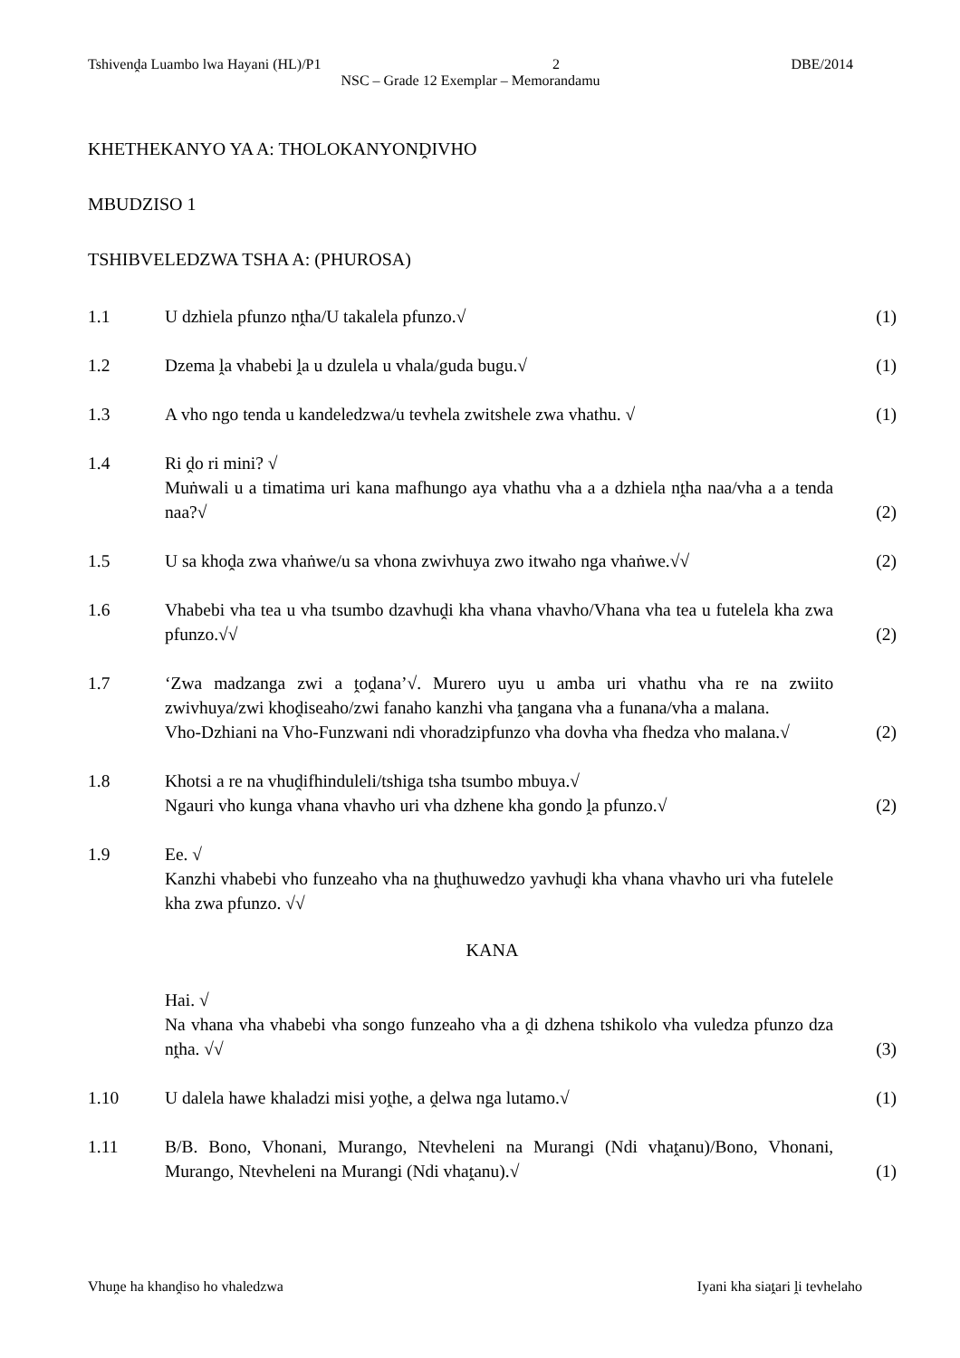Tshivenḓa Luambo lwa Hayani (HL)/P1 2 DBE/2014
NSC – Grade 12 Exemplar – Memorandamu
KHETHEKANYO YA A: THOLOKANYONḒIVHO
MBUDZISO 1
TSHIBVELEDZWA TSHA A: (PHUROSA)
1.1 U dzhiela pfunzo nṱha/U takalela pfunzo.√ (1)
1.2 Dzema ḽa vhabebi ḽa u dzulela u vhala/guda bugu.√ (1)
1.3 A vho ngo tenda u kandeledzwa/u tevhela zwitshele zwa vhathu. √ (1)
1.4 Ri ḓo ri mini? √
Muṅwali u a timatima uri kana mafhungo aya vhathu vha a a dzhiela nṱha naa/vha a a tenda naa?√
(2)
1.5 U sa khoḓa zwa vhaṅwe/u sa vhona zwivhuya zwo itwaho nga vhaṅwe.√√
(2)
1.6 Vhabebi vha tea u vha tsumbo dzavhuḓi kha vhana vhavho/Vhana vha tea u futelela kha zwa pfunzo.√√
(2)
1.7 ‘Zwa madzanga zwi a ṱoḓana’√. Murero uyu u amba uri vhathu vha re na zwiito zwivhuya/zwi khoḓiseaho/zwi fanaho kanzhi vha ṱangana vha a funana/vha a malana.
Vho-Dzhiani na Vho-Funzwani ndi vhoradzipfunzo vha dovha vha fhedza vho malana.√
(2)
1.8 Khotsi a re na vhuḓifhinduleli/tshiga tsha tsumbo mbuya.√
Ngauri vho kunga vhana vhavho uri vha dzhene kha gondo ḽa pfunzo.√
(2)
1.9 Ee. √
Kanzhi vhabebi vho funzeaho vha na ṱhuṱhuwedzo yavhuḓi kha vhana vhavho uri vha futelele kha zwa pfunzo. √√
KANA
Hai. √
Na vhana vha vhabebi vha songo funzeaho vha a ḓi dzhena tshikolo vha vuledza pfunzo dza nṱha. √√
(3)
1.10 U dalela hawe khaladzi misi yoṱhe, a ḓelwa nga lutamo.√ (1)
1.11 B/B. Bono, Vhonani, Murango, Ntevheleni na Murangi (Ndi vhaṱanu)/Bono, Vhonani, Murango, Ntevheleni na Murangi (Ndi vhaṱanu).√
(1)
Vhuṋe ha khanḓiso ho vhaledzwa Iyani kha siaṱari ḽi tevhelaho